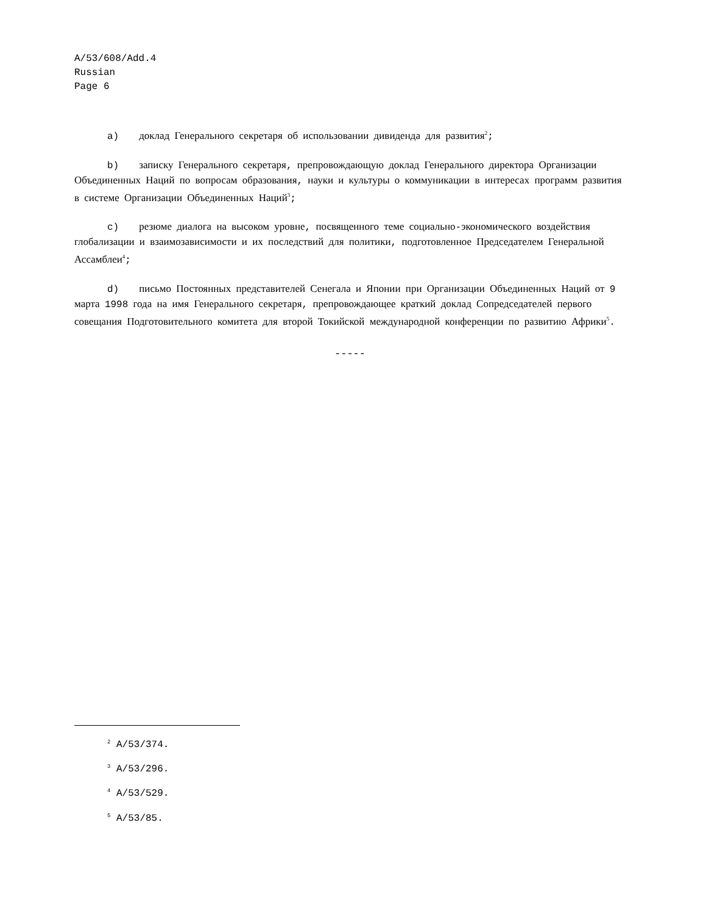A/53/608/Add.4
Russian
Page 6
a) доклад Генерального секретаря об использовании дивиденда для развития<sup>2</sup>;
b) записку Генерального секретаря, препровождающую доклад Генерального директора Организации Объединенных Наций по вопросам образования, науки и культуры о коммуникации в интересах программ развития в системе Организации Объединенных Наций<sup>3</sup>;
c) резюме диалога на высоком уровне, посвященного теме социально-экономического воздействия глобализации и взаимозависимости и их последствий для политики, подготовленное Председателем Генеральной Ассамблеи<sup>4</sup>;
d) письмо Постоянных представителей Сенегала и Японии при Организации Объединенных Наций от 9 марта 1998 года на имя Генерального секретаря, препровождающее краткий доклад Сопредседателей первого совещания Подготовительного комитета для второй Токийской международной конференции по развитию Африки<sup>5</sup>.
-----
<sup>2</sup> A/53/374.
<sup>3</sup> A/53/296.
<sup>4</sup> A/53/529.
<sup>5</sup> A/53/85.